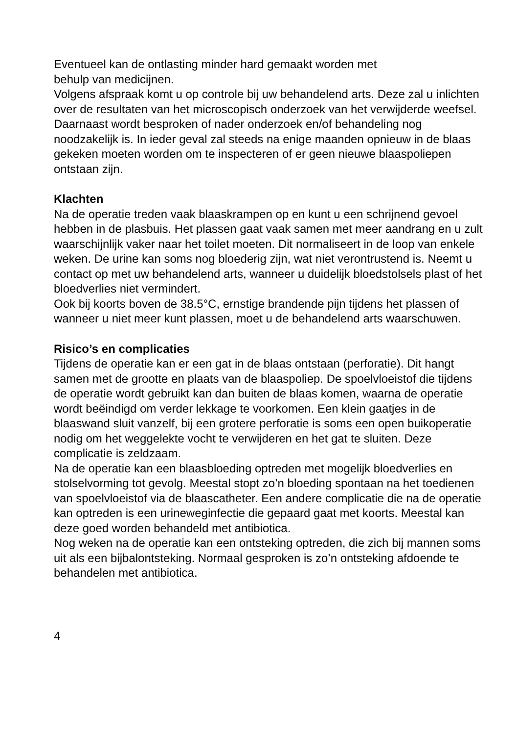Eventueel kan de ontlasting minder hard gemaakt worden met
behulp van medicijnen.
Volgens afspraak komt u op controle bij uw behandelend arts. Deze zal u inlichten over de resultaten van het microscopisch onderzoek van het verwijderde weefsel. Daarnaast wordt besproken of nader onderzoek en/of behandeling nog noodzakelijk is. In ieder geval zal steeds na enige maanden opnieuw in de blaas gekeken moeten worden om te inspecteren of er geen nieuwe blaaspoliepen ontstaan zijn.
Klachten
Na de operatie treden vaak blaaskrampen op en kunt u een schrijnend gevoel hebben in de plasbuis. Het plassen gaat vaak samen met meer aandrang en u zult waarschijnlijk vaker naar het toilet moeten. Dit normaliseert in de loop van enkele weken. De urine kan soms nog bloederig zijn, wat niet verontrustend is. Neemt u contact op met uw behandelend arts, wanneer u duidelijk bloedstolsels plast of het bloedverlies niet vermindert.
Ook bij koorts boven de 38.5°C, ernstige brandende pijn tijdens het plassen of wanneer u niet meer kunt plassen, moet u de behandelend arts waarschuwen.
Risico’s en complicaties
Tijdens de operatie kan er een gat in de blaas ontstaan (perforatie). Dit hangt samen met de grootte en plaats van de blaaspoliep. De spoelvloeistof die tijdens de operatie wordt gebruikt kan dan buiten de blaas komen, waarna de operatie wordt beëindigd om verder lekkage te voorkomen. Een klein gaatjes in de blaaswand sluit vanzelf, bij een grotere perforatie is soms een open buikoperatie nodig om het weggelekte vocht te verwijderen en het gat te sluiten. Deze complicatie is zeldzaam.
Na de operatie kan een blaasbloeding optreden met mogelijk bloedverlies en stolselvorming tot gevolg. Meestal stopt zo’n bloeding spontaan na het toedienen van spoelvloeistof via de blaascatheter. Een andere complicatie die na de operatie kan optreden is een urineweginfectie die gepaard gaat met koorts. Meestal kan deze goed worden behandeld met antibiotica.
Nog weken na de operatie kan een ontsteking optreden, die zich bij mannen soms uit als een bijbalontsteking. Normaal gesproken is zo’n ontsteking afdoende te behandelen met antibiotica.
4